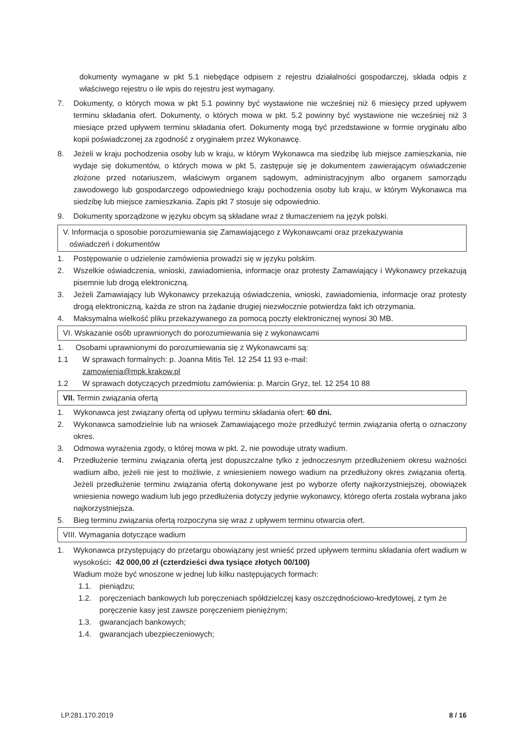dokumenty wymagane w pkt 5.1 niebędące odpisem z rejestru działalności gospodarczej, składa odpis z właściwego rejestru o ile wpis do rejestru jest wymagany.
7. Dokumenty, o których mowa w pkt 5.1 powinny być wystawione nie wcześniej niż 6 miesięcy przed upływem terminu składania ofert. Dokumenty, o których mowa w pkt. 5.2 powinny być wystawione nie wcześniej niż 3 miesiące przed upływem terminu składania ofert. Dokumenty mogą być przedstawione w formie oryginału albo kopii poświadczonej za zgodność z oryginałem przez Wykonawcę.
8. Jeżeli w kraju pochodzenia osoby lub w kraju, w którym Wykonawca ma siedzibę lub miejsce zamieszkania, nie wydaje się dokumentów, o których mowa w pkt 5, zastępuje się je dokumentem zawierającym oświadczenie złożone przed notariuszem, właściwym organem sądowym, administracyjnym albo organem samorządu zawodowego lub gospodarczego odpowiedniego kraju pochodzenia osoby lub kraju, w którym Wykonawca ma siedzibę lub miejsce zamieszkania. Zapis pkt 7 stosuje się odpowiednio.
9. Dokumenty sporządzone w języku obcym są składane wraz z tłumaczeniem na język polski.
V. Informacja o sposobie porozumiewania się Zamawiającego z Wykonawcami oraz przekazywania
oświadczeń i dokumentów
1. Postępowanie o udzielenie zamówienia prowadzi się w języku polskim.
2. Wszelkie oświadczenia, wnioski, zawiadomienia, informacje oraz protesty Zamawiający i Wykonawcy przekazują pisemnie lub drogą elektroniczną.
3. Jeżeli Zamawiający lub Wykonawcy przekazują oświadczenia, wnioski, zawiadomienia, informacje oraz protesty drogą elektroniczną, każda ze stron na żądanie drugiej niezwłocznie potwierdza fakt ich otrzymania.
4. Maksymalna wielkość pliku przekazywanego za pomocą poczty elektronicznej wynosi 30 MB.
VI. Wskazanie osób uprawnionych do porozumiewania się z wykonawcami
1. Osobami uprawnionymi do porozumiewania się z Wykonawcami są:
1.1 W sprawach formalnych: p. Joanna Mitis Tel. 12 254 11 93 e-mail:
zamowienia@mpk.krakow.pl
1.2 W sprawach dotyczących przedmiotu zamówienia: p. Marcin Gryz, tel. 12 254 10 88
VII. Termin związania ofertą
1. Wykonawca jest związany ofertą od upływu terminu składania ofert: 60 dni.
2. Wykonawca samodzielnie lub na wniosek Zamawiającego może przedłużyć termin związania ofertą o oznaczony okres.
3. Odmowa wyrażenia zgody, o której mowa w pkt. 2, nie powoduje utraty wadium.
4. Przedłużenie terminu związania ofertą jest dopuszczalne tylko z jednoczesnym przedłużeniem okresu ważności wadium albo, jeżeli nie jest to możliwie, z wniesieniem nowego wadium na przedłużony okres związania ofertą. Jeżeli przedłużenie terminu związania ofertą dokonywane jest po wyborze oferty najkorzystniejszej, obowiązek wniesienia nowego wadium lub jego przedłużenia dotyczy jedynie wykonawcy, którego oferta została wybrana jako najkorzystniejsza.
5. Bieg terminu związania ofertą rozpoczyna się wraz z upływem terminu otwarcia ofert.
VIII. Wymagania dotyczące wadium
1. Wykonawca przystępujący do przetargu obowiązany jest wnieść przed upływem terminu składania ofert wadium w wysokości: 42 000,00 zł (czterdzieści dwa tysiące złotych 00/100)
Wadium może być wnoszone w jednej lub kilku następujących formach:
1.1. pieniądzu;
1.2. poręczeniach bankowych lub poręczeniach spółdzielczej kasy oszczędnościowo-kredytowej, z tym że poręczenie kasy jest zawsze poręczeniem pieniężnym;
1.3. gwarancjach bankowych;
1.4. gwarancjach ubezpieczeniowych;
LP.281.170.2019 8 / 16